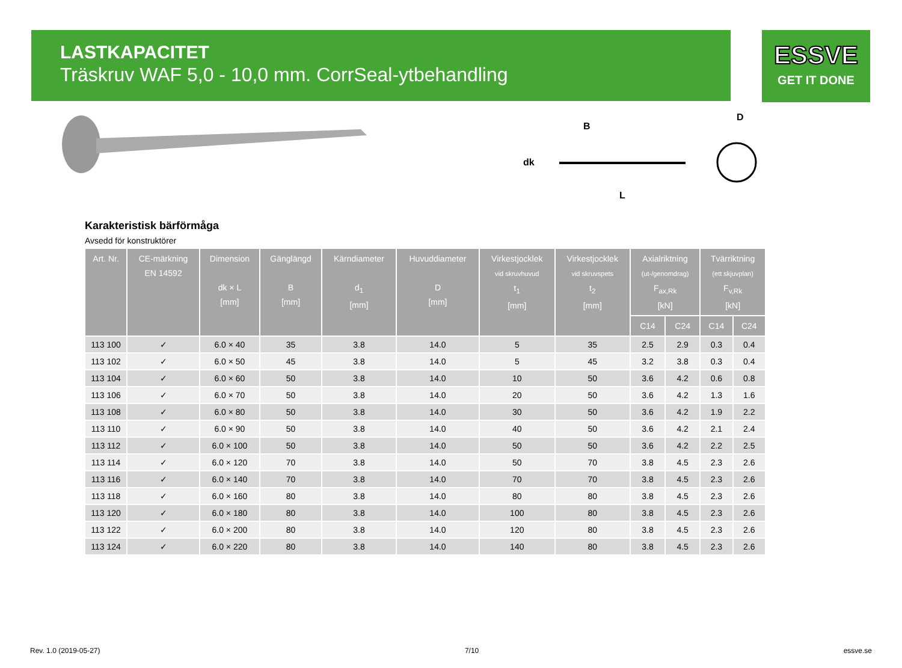LASTKAPACITET
Träskruv WAF 5,0 - 10,0 mm. CorrSeal-ytbehandling
ESSVE
GET IT DONE
B
dk
L
D
Karakteristisk bärförmåga
Avsedd för konstruktörer
| Art. Nr. | CE-märkning EN 14592 | Dimension dk × L [mm] | Gänglängd B [mm] | Kärndiameter d<sub>1</sub> [mm] | Huvuddiameter D [mm] | Virkestjocklek vid skruvhuvud t<sub>1</sub> [mm] | Virkestjocklek vid skruvspets t<sub>2</sub> [mm] | Axialriktning (ut-/genomdrag) F<sub>ax,Rk</sub> [kN] | | Tvärriktning (ett skjuvplan) F<sub>v,Rk</sub> [kN] | |
| --- | --- | --- | --- | --- | --- | --- | --- | --- | --- | --- | --- |
| | | | | | | | | C14 | C24 | C14 | C24 |
| 113 100 | ✓ | 6.0 × 40 | 35 | 3.8 | 14.0 | 5 | 35 | 2.5 | 2.9 | 0.3 | 0.4 |
| 113 102 | ✓ | 6.0 × 50 | 45 | 3.8 | 14.0 | 5 | 45 | 3.2 | 3.8 | 0.3 | 0.4 |
| 113 104 | ✓ | 6.0 × 60 | 50 | 3.8 | 14.0 | 10 | 50 | 3.6 | 4.2 | 0.6 | 0.8 |
| 113 106 | ✓ | 6.0 × 70 | 50 | 3.8 | 14.0 | 20 | 50 | 3.6 | 4.2 | 1.3 | 1.6 |
| 113 108 | ✓ | 6.0 × 80 | 50 | 3.8 | 14.0 | 30 | 50 | 3.6 | 4.2 | 1.9 | 2.2 |
| 113 110 | ✓ | 6.0 × 90 | 50 | 3.8 | 14.0 | 40 | 50 | 3.6 | 4.2 | 2.1 | 2.4 |
| 113 112 | ✓ | 6.0 × 100 | 50 | 3.8 | 14.0 | 50 | 50 | 3.6 | 4.2 | 2.2 | 2.5 |
| 113 114 | ✓ | 6.0 × 120 | 70 | 3.8 | 14.0 | 50 | 70 | 3.8 | 4.5 | 2.3 | 2.6 |
| 113 116 | ✓ | 6.0 × 140 | 70 | 3.8 | 14.0 | 70 | 70 | 3.8 | 4.5 | 2.3 | 2.6 |
| 113 118 | ✓ | 6.0 × 160 | 80 | 3.8 | 14.0 | 80 | 80 | 3.8 | 4.5 | 2.3 | 2.6 |
| 113 120 | ✓ | 6.0 × 180 | 80 | 3.8 | 14.0 | 100 | 80 | 3.8 | 4.5 | 2.3 | 2.6 |
| 113 122 | ✓ | 6.0 × 200 | 80 | 3.8 | 14.0 | 120 | 80 | 3.8 | 4.5 | 2.3 | 2.6 |
| 113 124 | ✓ | 6.0 × 220 | 80 | 3.8 | 14.0 | 140 | 80 | 3.8 | 4.5 | 2.3 | 2.6 |
Rev. 1.0 (2019-05-27) 7/10 essve.se